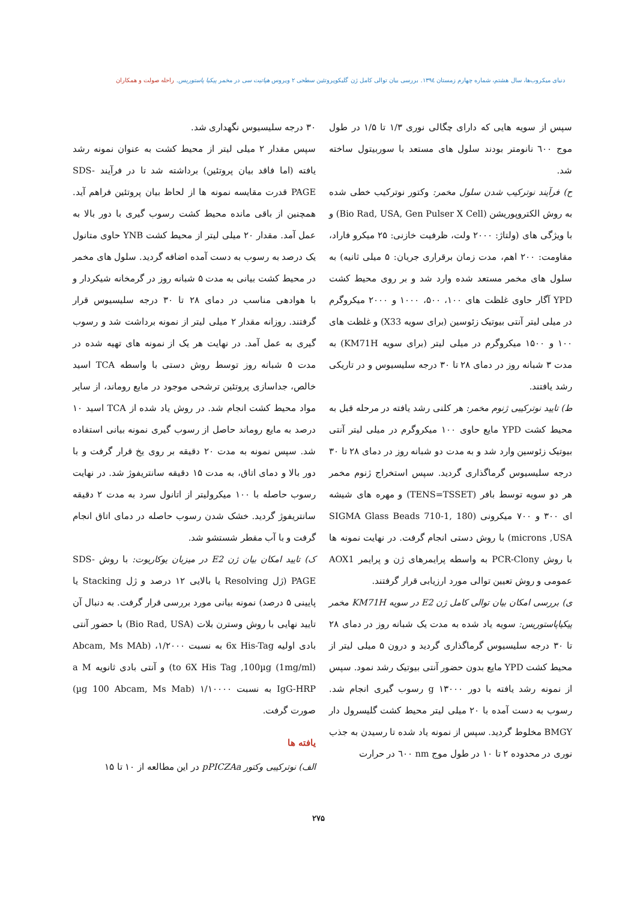دنیای میکروب‌ها، سال هشتم، شماره چهارم زمستان ۱۳۹٤. بررسی بیان توالی کامل ژن گلیکوپروتئین سطحی ۲ ویروس هپاتیت سی در مخمر پیکیا پاستوریس. راحله صولت و همکاران
سپس از سویه هایی که دارای چگالی نوری ۱/۳ تا ۱/۵ در طول موج ٦۰۰ نانومتر بودند سلول های مستعد با سوربیتول ساخته شد.
ح) فرآیند نوترکیب شدن سلول مخمر: وکتور نوترکیب خطی شده به روش الکتروپوریشن (Bio Rad, USA, Gen Pulser X Cell) و با ویژگی های (ولتاژ: ۲۰۰۰ ولت، ظرفیت خازنی: ۲۵ میکرو فاراد، مقاومت: ۲۰۰ اهم، مدت زمان برقراری جریان: ۵ میلی ثانیه) به سلول های مخمر مستعد شده وارد شد و بر روی محیط کشت YPD آگار حاوی غلظت های ۱۰۰، ۵۰۰، ۱۰۰۰ و ۲۰۰۰ میکروگرم در میلی لیتر آنتی بیوتیک زئوسین (برای سویه X33) و غلظت های ۱۰۰ و ۱۵۰۰ میکروگرم در میلی لیتر (برای سویه KM71H) به مدت ۳ شبانه روز در دمای ۲۸ تا ۳۰ درجه سلیسیوس و در تاریکی رشد یافتند.
ط) تایید نوترکیبی ژنوم مخمر: هر کلنی رشد یافته در مرحله قبل به محیط کشت YPD مایع حاوی ۱۰۰ میکروگرم در میلی لیتر آنتی بیوتیک زئوسین وارد شد و به مدت دو شبانه روز در دمای ۲۸ تا ۳۰ درجه سلیسیوس گرماگذاری گردید. سپس استخراج ژنوم مخمر هر دو سویه توسط بافر (TENS=TSSET) و مهره های شیشه ای ۳۰۰ و ۷۰۰ میکرونی (SIGMA Glass Beads 710-1, 180 microns ,USA) با روش دستی انجام گرفت. در نهایت نمونه ها با روش PCR-Clony به واسطه پرایمرهای ژن و پرایمر AOX1 عمومی و روش تعیین توالی مورد ارزیابی قرار گرفتند.
ی) بررسی امکان بیان توالی کامل ژن E2 در سویه KM71H مخمر پیکیاپاستوریس: سویه یاد شده به مدت یک شبانه روز در دمای ۲۸ تا ۳۰ درجه سلیسیوس گرماگذاری گردید و درون ۵ میلی لیتر از محیط کشت YPD مایع بدون حضور آنتی بیوتیک رشد نمود. سپس از نمونه رشد یافته با دور g ۱۳۰۰۰ رسوب گیری انجام شد. رسوب به دست آمده با ۲۰ میلی لیتر محیط کشت گلیسرول دار BMGY مخلوط گردید. سپس از نمونه یاد شده تا رسیدن به جذب نوری در محدوده ۲ تا ۱۰ در طول موج nm ٦۰۰ در حرارت
۳۰ درجه سلیسیوس نگهداری شد.
سپس مقدار ۲ میلی لیتر از محیط کشت به عنوان نمونه رشد یافته (اما فاقد بیان پروتئین) برداشته شد تا در فرآیند SDS-PAGE قدرت مقایسه نمونه ها از لحاظ بیان پروتئین فراهم آید. همچنین از باقی مانده محیط کشت رسوب گیری با دور بالا به عمل آمد. مقدار ۲۰ میلی لیتر از محیط کشت YNB حاوی متانول یک درصد به رسوب به دست آمده اضافه گردید. سلول های مخمر در محیط کشت بیانی به مدت ۵ شبانه روز در گرمخانه شیکردار و با هوادهی مناسب در دمای ۲۸ تا ۳۰ درجه سلیسیوس قرار گرفتند. روزانه مقدار ۲ میلی لیتر از نمونه برداشت شد و رسوب گیری به عمل آمد. در نهایت هر یک از نمونه های تهیه شده در مدت ۵ شبانه روز توسط روش دستی با واسطه TCA اسید خالص، جداسازی پروتئین ترشحی موجود در مایع روماند، از سایر مواد محیط کشت انجام شد. در روش یاد شده از TCA اسید ۱۰ درصد به مایع روماند حاصل از رسوب گیری نمونه بیانی استفاده شد. سپس نمونه به مدت ۲۰ دقیقه بر روی یخ قرار گرفت و با دور بالا و دمای اتاق، به مدت ۱۵ دقیقه سانتریفوژ شد. در نهایت رسوب حاصله با ۱۰۰ میکرولیتر از اتانول سرد به مدت ۲ دقیقه سانتریفوژ گردید. خشک شدن رسوب حاصله در دمای اتاق انجام گرفت و با آب مقطر شستشو شد.
ک) تایید امکان بیان ژن E2 در میزبان یوکاریوت: با روش SDS-PAGE (ژل Resolving یا بالایی ۱۲ درصد و ژل Stacking یا پایینی ۵ درصد) نمونه بیانی مورد بررسی قرار گرفت. به دنبال آن تایید نهایی با روش وسترن بلات (Bio Rad, USA) با حضور آنتی بادی اولیه 6x His-Tag به نسبت ۱/۲۰۰۰، (Abcam, Ms MAb to 6X His Tag ,100µg (1mg/ml)) و آنتی بادی ثانویه a M IgG-HRP به نسبت ۱/۱۰۰۰۰ (µg 100 Abcam, Ms Mab) صورت گرفت.
یافته ها
الف) نوترکیبی وکتور pPICZAa در این مطالعه از ۱۰ تا ۱۵
۲۷۵